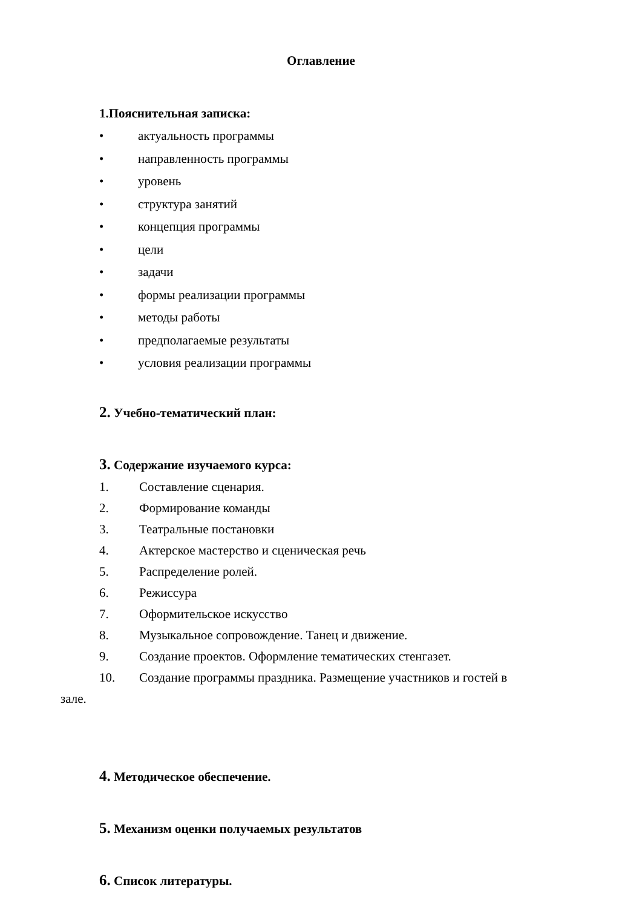Оглавление
1.Пояснительная записка:
• актуальность программы
• направленность программы
• уровень
• структура занятий
• концепция программы
• цели
• задачи
• формы реализации программы
• методы работы
• предполагаемые результаты
• условия реализации программы
2. Учебно-тематический план:
3. Содержание изучаемого курса:
1. Составление сценария.
2. Формирование команды
3. Театральные постановки
4. Актерское мастерство и сценическая речь
5. Распределение ролей.
6. Режиссура
7. Оформительское искусство
8. Музыкальное сопровождение. Танец и движение.
9. Создание проектов. Оформление тематических стенгазет.
10. Создание программы праздника. Размещение участников и гостей в
зале.
4. Методическое обеспечение.
5. Механизм оценки получаемых результатов
6. Список литературы.